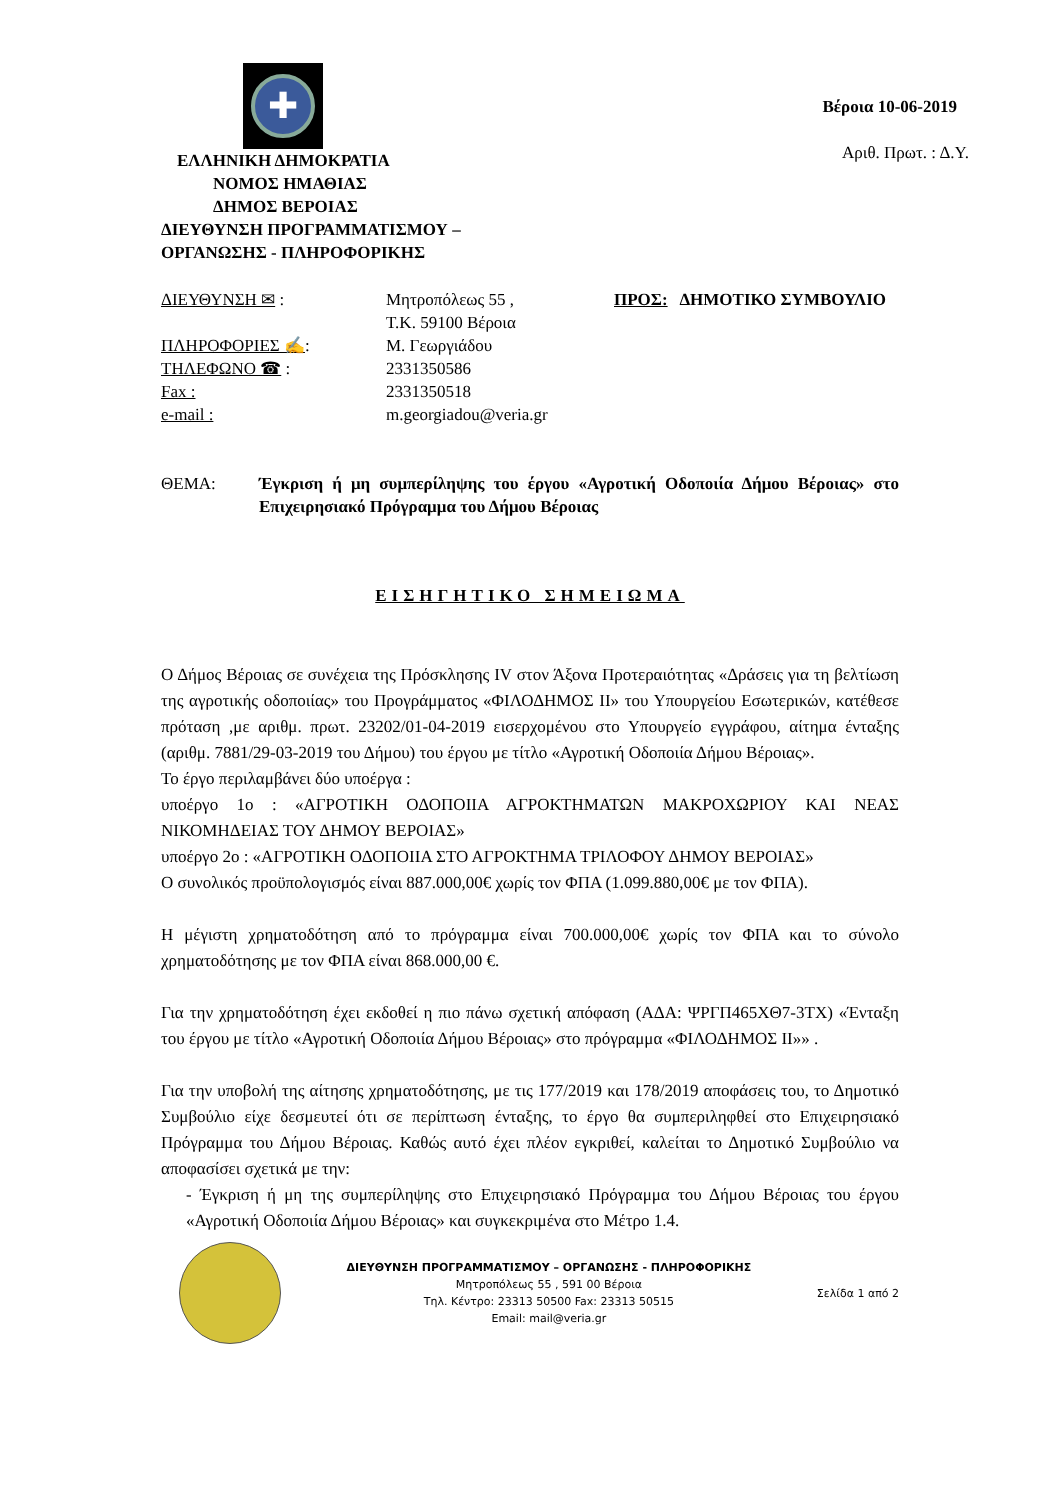✚
ΕΛΛΗΝΙΚΗ ΔΗΜΟΚΡΑΤΙΑ
ΝΟΜΟΣ ΗΜΑΘΙΑΣ
ΔΗΜΟΣ ΒΕΡΟΙΑΣ
ΔΙΕΥΘΥΝΣΗ ΠΡΟΓΡΑΜΜΑΤΙΣΜΟΥ –
ΟΡΓΑΝΩΣΗΣ - ΠΛΗΡΟΦΟΡΙΚΗΣ
Βέροια 10-06-2019
Αριθ. Πρωτ. : Δ.Υ.
ΔΙΕΥΘΥΝΣΗ ✉ :
ΠΛΗΡΟΦΟΡΙΕΣ ✍:
ΤΗΛΕΦΩΝΟ ☎ :
Fax :
e-mail :
Μητροπόλεως 55 ,
Τ.Κ. 59100 Βέροια
Μ. Γεωργιάδου
2331350586
2331350518
m.georgiadou@veria.gr
ΠΡΟΣ: ΔΗΜΟΤΙΚΟ ΣΥΜΒΟΥΛΙΟ
ΘΕΜΑ: Έγκριση ή μη συμπερίληψης του έργου «Αγροτική Οδοποιία Δήμου Βέροιας» στο Επιχειρησιακό Πρόγραμμα του Δήμου Βέροιας
ΕΙΣΗΓΗΤΙΚΟ ΣΗΜΕΙΩΜΑ
Ο Δήμος Βέροιας σε συνέχεια της Πρόσκλησης IV στον Άξονα Προτεραιότητας «Δράσεις για τη βελτίωση της αγροτικής οδοποιίας» του Προγράμματος «ΦΙΛΟΔΗΜΟΣ ΙΙ» του Υπουργείου Εσωτερικών, κατέθεσε πρόταση ,με αριθμ. πρωτ. 23202/01-04-2019 εισερχομένου στο Υπουργείο εγγράφου, αίτημα ένταξης (αριθμ. 7881/29-03-2019 του Δήμου) του έργου με τίτλο «Αγροτική Οδοποιία Δήμου Βέροιας».
Το έργο περιλαμβάνει δύο υποέργα :
υποέργο 1ο : «ΑΓΡΟΤΙΚΗ ΟΔΟΠΟΙΙΑ ΑΓΡΟΚΤΗΜΑΤΩΝ ΜΑΚΡΟΧΩΡΙΟΥ ΚΑΙ ΝΕΑΣ ΝΙΚΟΜΗΔΕΙΑΣ ΤΟΥ ΔΗΜΟΥ ΒΕΡΟΙΑΣ»
υποέργο 2ο : «ΑΓΡΟΤΙΚΗ ΟΔΟΠΟΙΙΑ ΣΤΟ ΑΓΡΟΚΤΗΜΑ ΤΡΙΛΟΦΟΥ ΔΗΜΟΥ ΒΕΡΟΙΑΣ»
Ο συνολικός προϋπολογισμός είναι 887.000,00€ χωρίς τον ΦΠΑ (1.099.880,00€ με τον ΦΠΑ).
Η μέγιστη χρηματοδότηση από το πρόγραμμα είναι 700.000,00€ χωρίς τον ΦΠΑ και το σύνολο χρηματοδότησης με τον ΦΠΑ είναι 868.000,00 €.
Για την χρηματοδότηση έχει εκδοθεί η πιο πάνω σχετική απόφαση (ΑΔΑ: ΨΡΓΠ465ΧΘ7-3ΤΧ) «Ένταξη του έργου με τίτλο «Αγροτική Οδοποιία Δήμου Βέροιας» στο πρόγραμμα «ΦΙΛΟΔΗΜΟΣ ΙΙ»» .
Για την υποβολή της αίτησης χρηματοδότησης, με τις 177/2019 και 178/2019 αποφάσεις του, το Δημοτικό Συμβούλιο είχε δεσμευτεί ότι σε περίπτωση ένταξης, το έργο θα συμπεριληφθεί στο Επιχειρησιακό Πρόγραμμα του Δήμου Βέροιας. Καθώς αυτό έχει πλέον εγκριθεί, καλείται το Δημοτικό Συμβούλιο να αποφασίσει σχετικά με την:
- Έγκριση ή μη της συμπερίληψης στο Επιχειρησιακό Πρόγραμμα του Δήμου Βέροιας του έργου «Αγροτική Οδοποιία Δήμου Βέροιας» και συγκεκριμένα στο Μέτρο 1.4.
ΔΙΕΥΘΥΝΣΗ ΠΡΟΓΡΑΜΜΑΤΙΣΜΟΥ – ΟΡΓΑΝΩΣΗΣ - ΠΛΗΡΟΦΟΡΙΚΗΣ
Μητροπόλεως 55 , 591 00 Βέροια
Τηλ. Κέντρο: 23313 50500 Fax: 23313 50515
Email: mail@veria.gr
Σελίδα 1 από 2